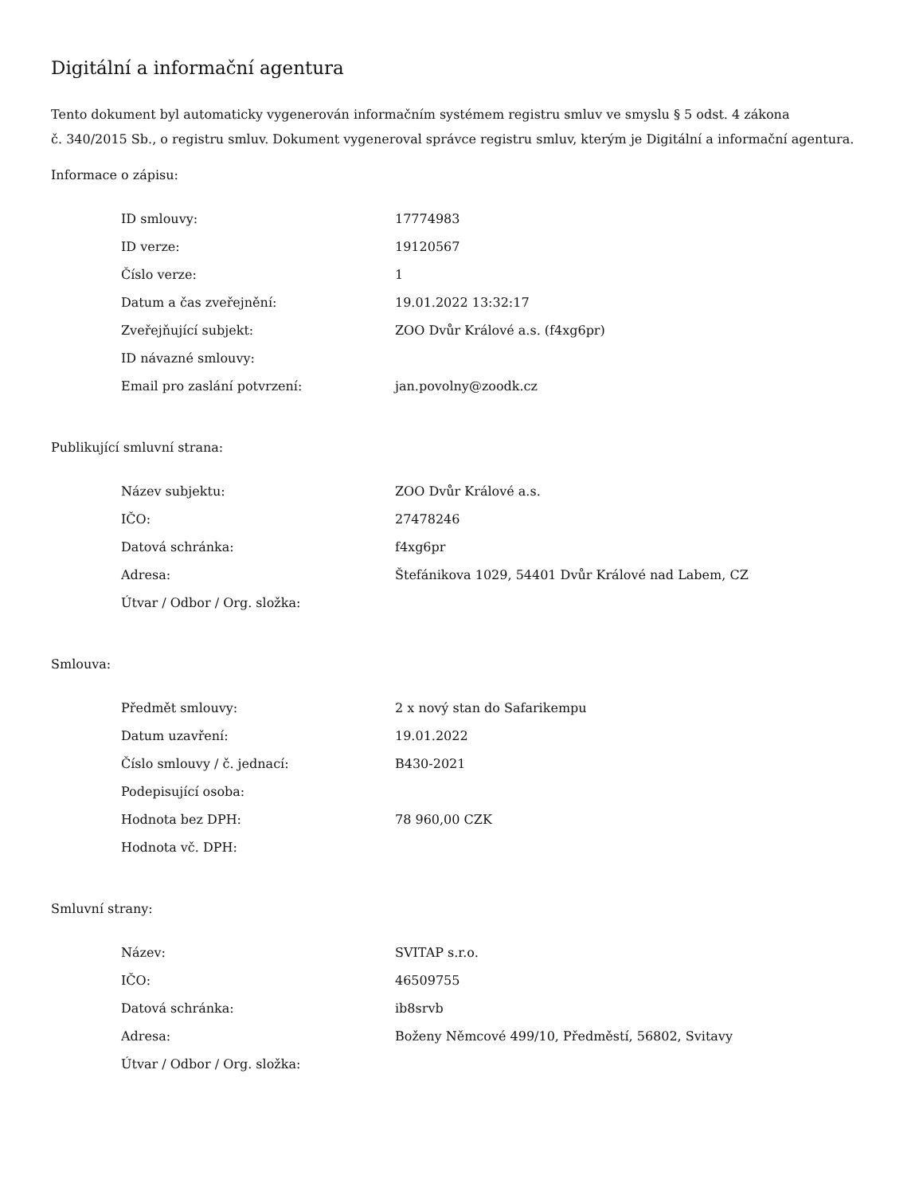Digitální a informační agentura
Tento dokument byl automaticky vygenerován informačním systémem registru smluv ve smyslu § 5 odst. 4 zákona
č. 340/2015 Sb., o registru smluv. Dokument vygeneroval správce registru smluv, kterým je Digitální a informační agentura.
Informace o zápisu:
| ID smlouvy: | 17774983 |
| ID verze: | 19120567 |
| Číslo verze: | 1 |
| Datum a čas zveřejnění: | 19.01.2022 13:32:17 |
| Zveřejňující subjekt: | ZOO Dvůr Králové a.s. (f4xg6pr) |
| ID návazné smlouvy: | |
| Email pro zaslání potvrzení: | jan.povolny@zoodk.cz |
Publikující smluvní strana:
| Název subjektu: | ZOO Dvůr Králové a.s. |
| IČO: | 27478246 |
| Datová schránka: | f4xg6pr |
| Adresa: | Štefánikova 1029, 54401 Dvůr Králové nad Labem, CZ |
| Útvar / Odbor / Org. složka: | |
Smlouva:
| Předmět smlouvy: | 2 x nový stan do Safarikempu |
| Datum uzavření: | 19.01.2022 |
| Číslo smlouvy / č. jednací: | B430-2021 |
| Podepisující osoba: | |
| Hodnota bez DPH: | 78 960,00 CZK |
| Hodnota vč. DPH: | |
Smluvní strany:
| Název: | SVITAP s.r.o. |
| IČO: | 46509755 |
| Datová schránka: | ib8srvb |
| Adresa: | Boženy Němcové 499/10, Předměstí, 56802, Svitavy |
| Útvar / Odbor / Org. složka: | |